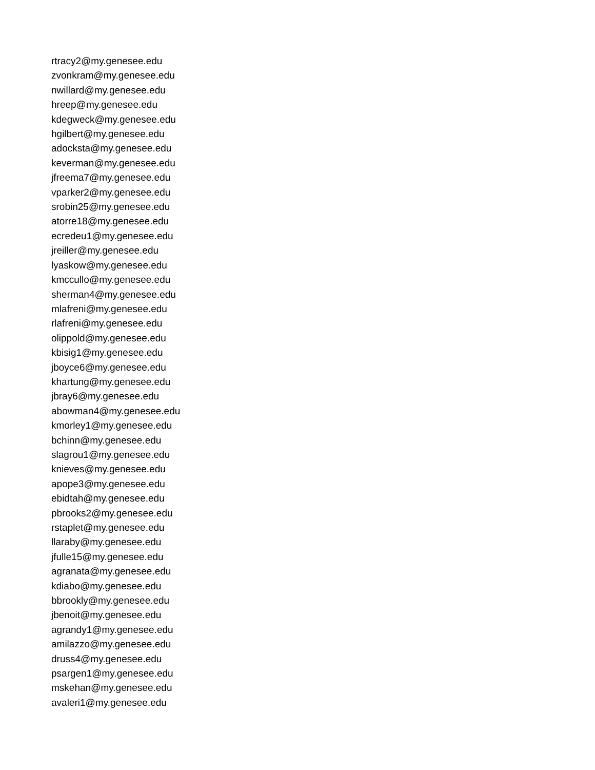rtracy2@my.genesee.edu
zvonkram@my.genesee.edu
nwillard@my.genesee.edu
hreep@my.genesee.edu
kdegweck@my.genesee.edu
hgilbert@my.genesee.edu
adocksta@my.genesee.edu
keverman@my.genesee.edu
jfreema7@my.genesee.edu
vparker2@my.genesee.edu
srobin25@my.genesee.edu
atorre18@my.genesee.edu
ecredeu1@my.genesee.edu
jreiller@my.genesee.edu
lyaskow@my.genesee.edu
kmccullo@my.genesee.edu
sherman4@my.genesee.edu
mlafreni@my.genesee.edu
rlafreni@my.genesee.edu
olippold@my.genesee.edu
kbisig1@my.genesee.edu
jboyce6@my.genesee.edu
khartung@my.genesee.edu
jbray6@my.genesee.edu
abowman4@my.genesee.edu
kmorley1@my.genesee.edu
bchinn@my.genesee.edu
slagrou1@my.genesee.edu
knieves@my.genesee.edu
apope3@my.genesee.edu
ebidtah@my.genesee.edu
pbrooks2@my.genesee.edu
rstaplet@my.genesee.edu
llaraby@my.genesee.edu
jfulle15@my.genesee.edu
agranata@my.genesee.edu
kdiabo@my.genesee.edu
bbrookly@my.genesee.edu
jbenoit@my.genesee.edu
agrandy1@my.genesee.edu
amilazzo@my.genesee.edu
druss4@my.genesee.edu
psargen1@my.genesee.edu
mskehan@my.genesee.edu
avaleri1@my.genesee.edu